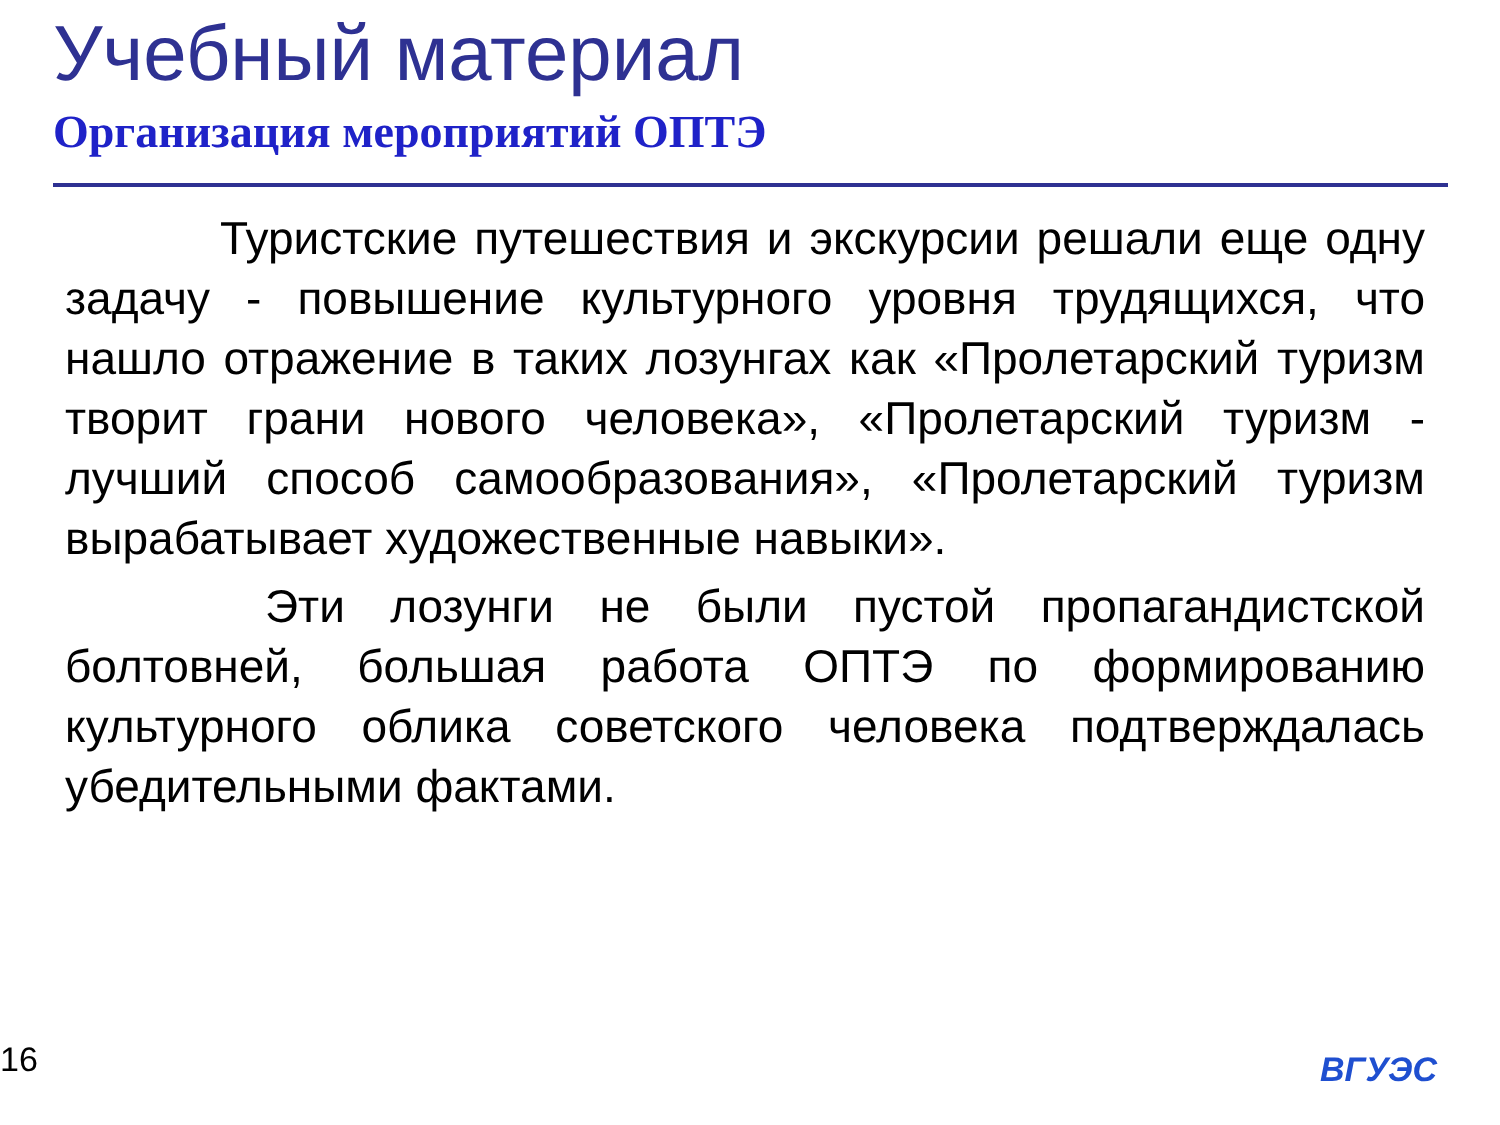Учебный материал
Организация мероприятий ОПТЭ
Туристские путешествия и экскурсии решали еще одну задачу - повышение культурного уровня трудящихся, что нашло отражение в таких лозунгах как «Пролетарский туризм творит грани нового человека», «Пролетарский туризм - лучший способ самообразования», «Пролетарский туризм вырабатывает художественные навыки».
Эти лозунги не были пустой пропагандистской болтовней, большая работа ОПТЭ по формированию культурного облика советского человека подтверждалась убедительными фактами.
16 ВГУЭС